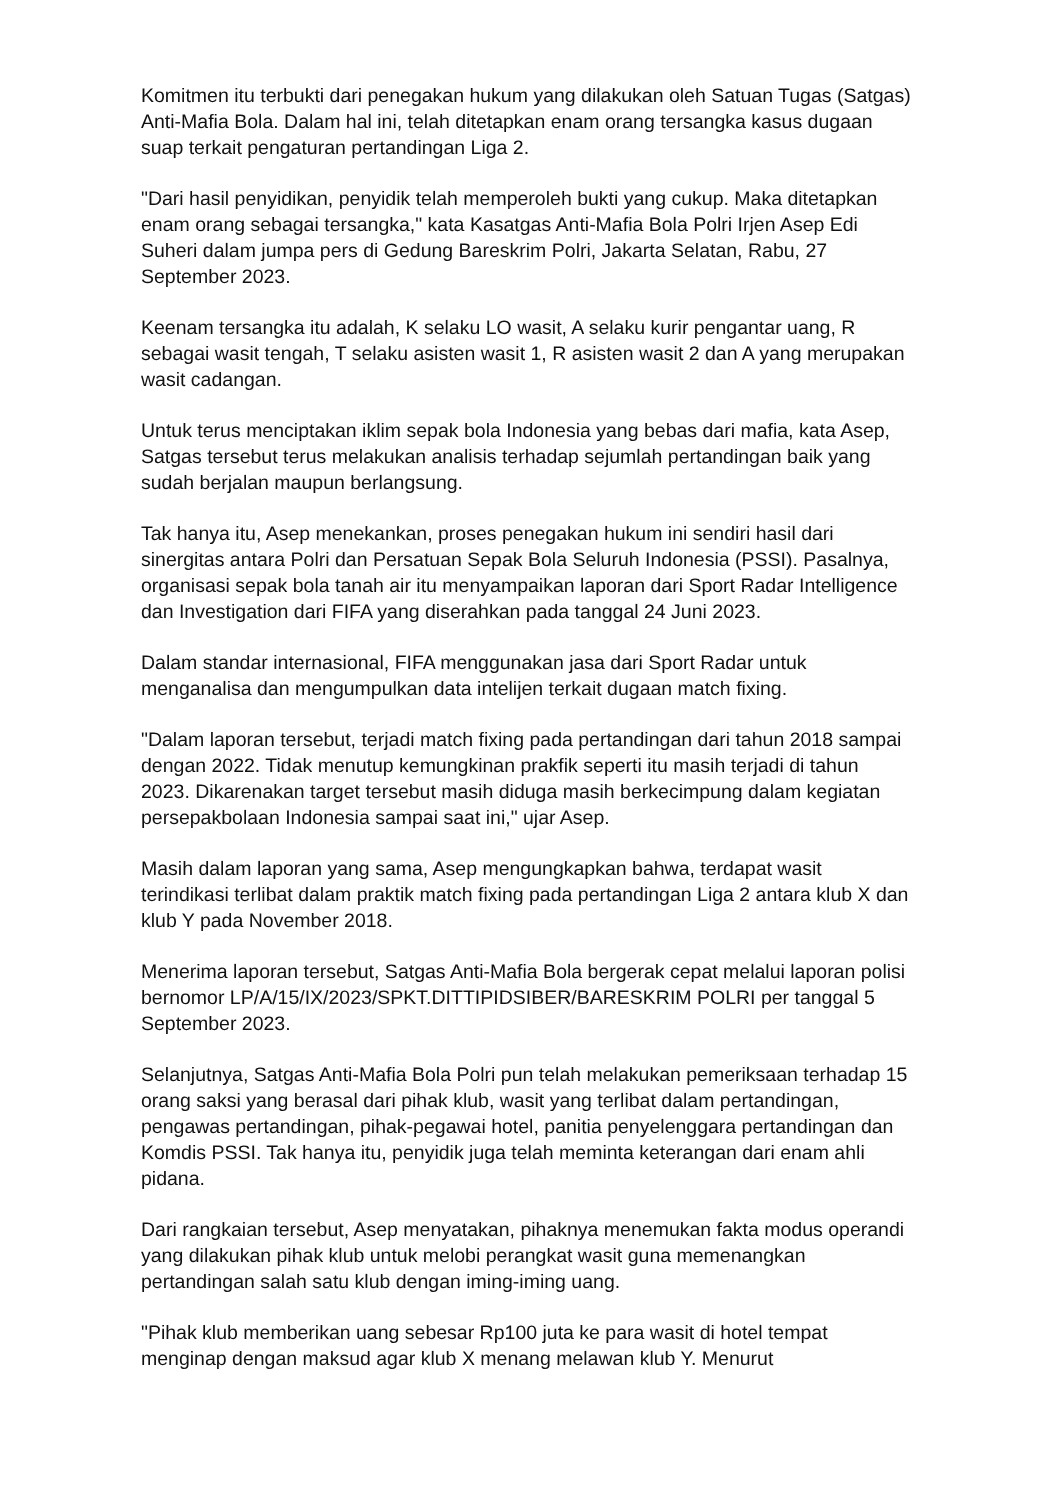Komitmen itu terbukti dari penegakan hukum yang dilakukan oleh Satuan Tugas (Satgas) Anti-Mafia Bola. Dalam hal ini, telah ditetapkan enam orang tersangka kasus dugaan suap terkait pengaturan pertandingan Liga 2.
"Dari hasil penyidikan, penyidik telah memperoleh bukti yang cukup. Maka ditetapkan enam orang sebagai tersangka," kata Kasatgas Anti-Mafia Bola Polri Irjen Asep Edi Suheri dalam jumpa pers di Gedung Bareskrim Polri, Jakarta Selatan, Rabu, 27 September 2023.
Keenam tersangka itu adalah, K selaku LO wasit, A selaku kurir pengantar uang, R sebagai wasit tengah, T selaku asisten wasit 1, R asisten wasit 2 dan A yang merupakan wasit cadangan.
Untuk terus menciptakan iklim sepak bola Indonesia yang bebas dari mafia, kata Asep, Satgas tersebut terus melakukan analisis terhadap sejumlah pertandingan baik yang sudah berjalan maupun berlangsung.
Tak hanya itu, Asep menekankan, proses penegakan hukum ini sendiri hasil dari sinergitas antara Polri dan Persatuan Sepak Bola Seluruh Indonesia (PSSI). Pasalnya, organisasi sepak bola tanah air itu menyampaikan laporan dari Sport Radar Intelligence dan Investigation dari FIFA yang diserahkan pada tanggal 24 Juni 2023.
Dalam standar internasional, FIFA menggunakan jasa dari Sport Radar untuk menganalisa dan mengumpulkan data intelijen terkait dugaan match fixing.
"Dalam laporan tersebut, terjadi match fixing pada pertandingan dari tahun 2018 sampai dengan 2022. Tidak menutup kemungkinan prakfik seperti itu masih terjadi di tahun 2023. Dikarenakan target tersebut masih diduga masih berkecimpung dalam kegiatan persepakbolaan Indonesia sampai saat ini," ujar Asep.
Masih dalam laporan yang sama, Asep mengungkapkan bahwa, terdapat wasit terindikasi terlibat dalam praktik match fixing pada pertandingan Liga 2 antara klub X dan klub Y pada November 2018.
Menerima laporan tersebut, Satgas Anti-Mafia Bola bergerak cepat melalui laporan polisi bernomor LP/A/15/IX/2023/SPKT.DITTIPIDSIBER/BARESKRIM POLRI per tanggal 5 September 2023.
Selanjutnya, Satgas Anti-Mafia Bola Polri pun telah melakukan pemeriksaan terhadap 15 orang saksi yang berasal dari pihak klub, wasit yang terlibat dalam pertandingan, pengawas pertandingan, pihak-pegawai hotel, panitia penyelenggara pertandingan dan Komdis PSSI. Tak hanya itu, penyidik juga telah meminta keterangan dari enam ahli pidana.
Dari rangkaian tersebut, Asep menyatakan, pihaknya menemukan fakta modus operandi yang dilakukan pihak klub untuk melobi perangkat wasit guna memenangkan pertandingan salah satu klub dengan iming-iming uang.
"Pihak klub memberikan uang sebesar Rp100 juta ke para wasit di hotel tempat menginap dengan maksud agar klub X menang melawan klub Y. Menurut